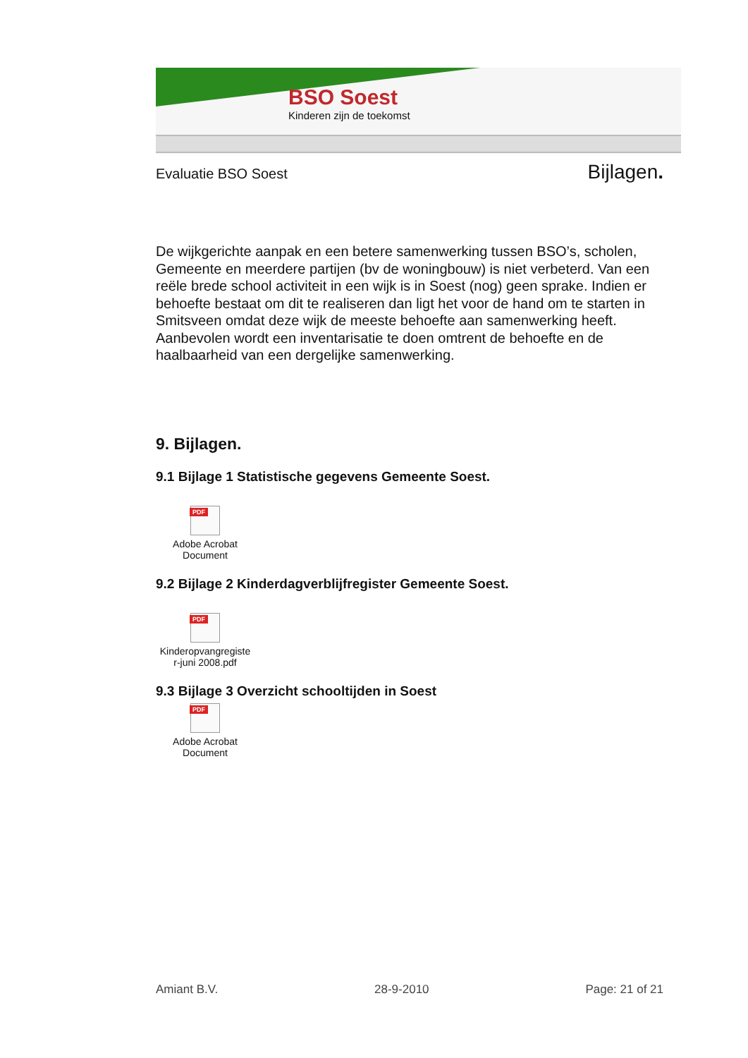BSO Soest
Kinderen zijn de toekomst
Evaluatie BSO Soest Bijlagen.
De wijkgerichte aanpak en een betere samenwerking tussen BSO’s, scholen, Gemeente en meerdere partijen (bv de woningbouw) is niet verbeterd. Van een reële brede school activiteit in een wijk is in Soest (nog) geen sprake. Indien er behoefte bestaat om dit te realiseren dan ligt het voor de hand om te starten in Smitsveen omdat deze wijk de meeste behoefte aan samenwerking heeft.
Aanbevolen wordt een inventarisatie te doen omtrent de behoefte en de haalbaarheid van een dergelijke samenwerking.
9. Bijlagen.
9.1 Bijlage 1 Statistische gegevens Gemeente Soest.
PDF
Adobe Acrobat
Document
9.2 Bijlage 2 Kinderdagverblijfregister Gemeente Soest.
PDF
Kinderopvangregiste
r-juni 2008.pdf
9.3 Bijlage 3 Overzicht schooltijden in Soest
PDF
Adobe Acrobat
Document
Amiant B.V. 28-9-2010 Page: 21 of 21